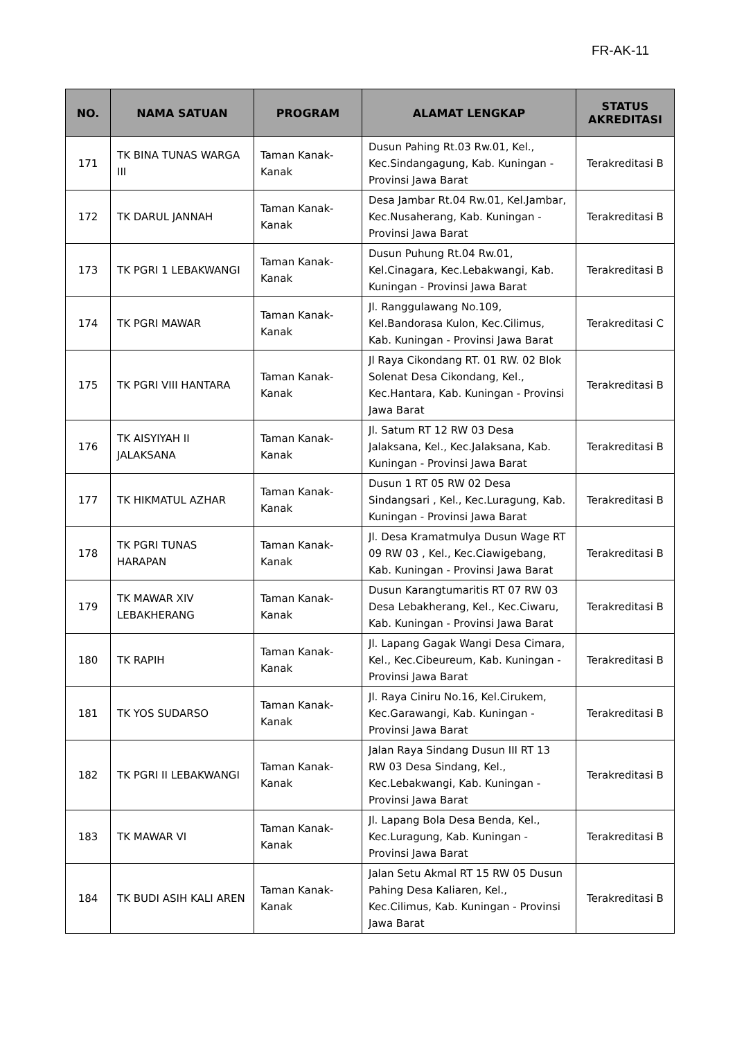FR-AK-11
| NO. | NAMA SATUAN | PROGRAM | ALAMAT LENGKAP | STATUS AKREDITASI |
| --- | --- | --- | --- | --- |
| 171 | TK BINA TUNAS WARGA III | Taman Kanak-Kanak | Dusun Pahing Rt.03 Rw.01, Kel., Kec.Sindangagung, Kab. Kuningan - Provinsi Jawa Barat | Terakreditasi B |
| 172 | TK DARUL JANNAH | Taman Kanak-Kanak | Desa Jambar Rt.04 Rw.01, Kel.Jambar, Kec.Nusaherang, Kab. Kuningan - Provinsi Jawa Barat | Terakreditasi B |
| 173 | TK PGRI 1 LEBAKWANGI | Taman Kanak-Kanak | Dusun Puhung Rt.04 Rw.01, Kel.Cinagara, Kec.Lebakwangi, Kab. Kuningan - Provinsi Jawa Barat | Terakreditasi B |
| 174 | TK PGRI MAWAR | Taman Kanak-Kanak | Jl. Ranggulawang No.109, Kel.Bandorasa Kulon, Kec.Cilimus, Kab. Kuningan - Provinsi Jawa Barat | Terakreditasi C |
| 175 | TK PGRI VIII HANTARA | Taman Kanak-Kanak | Jl Raya Cikondang RT. 01 RW. 02 Blok Solenat Desa Cikondang, Kel., Kec.Hantara, Kab. Kuningan - Provinsi Jawa Barat | Terakreditasi B |
| 176 | TK AISYIYAH II JALAKSANA | Taman Kanak-Kanak | Jl. Satum RT 12 RW 03 Desa Jalaksana, Kel., Kec.Jalaksana, Kab. Kuningan - Provinsi Jawa Barat | Terakreditasi B |
| 177 | TK HIKMATUL AZHAR | Taman Kanak-Kanak | Dusun 1 RT 05 RW 02 Desa Sindangsari , Kel., Kec.Luragung, Kab. Kuningan - Provinsi Jawa Barat | Terakreditasi B |
| 178 | TK PGRI TUNAS HARAPAN | Taman Kanak-Kanak | Jl. Desa Kramatmulya Dusun Wage RT 09 RW 03 , Kel., Kec.Ciawigebang, Kab. Kuningan - Provinsi Jawa Barat | Terakreditasi B |
| 179 | TK MAWAR XIV LEBAKHERANG | Taman Kanak-Kanak | Dusun Karangtumaritis RT 07 RW 03 Desa Lebakherang, Kel., Kec.Ciwaru, Kab. Kuningan - Provinsi Jawa Barat | Terakreditasi B |
| 180 | TK RAPIH | Taman Kanak-Kanak | Jl. Lapang Gagak Wangi Desa Cimara, Kel., Kec.Cibeureum, Kab. Kuningan - Provinsi Jawa Barat | Terakreditasi B |
| 181 | TK YOS SUDARSO | Taman Kanak-Kanak | Jl. Raya Ciniru No.16, Kel.Cirukem, Kec.Garawangi, Kab. Kuningan - Provinsi Jawa Barat | Terakreditasi B |
| 182 | TK PGRI II LEBAKWANGI | Taman Kanak-Kanak | Jalan Raya Sindang Dusun III RT 13 RW 03 Desa Sindang, Kel., Kec.Lebakwangi, Kab. Kuningan - Provinsi Jawa Barat | Terakreditasi B |
| 183 | TK MAWAR VI | Taman Kanak-Kanak | Jl. Lapang Bola Desa Benda, Kel., Kec.Luragung, Kab. Kuningan - Provinsi Jawa Barat | Terakreditasi B |
| 184 | TK BUDI ASIH KALI AREN | Taman Kanak-Kanak | Jalan Setu Akmal RT 15 RW 05 Dusun Pahing Desa Kaliaren, Kel., Kec.Cilimus, Kab. Kuningan - Provinsi Jawa Barat | Terakreditasi B |